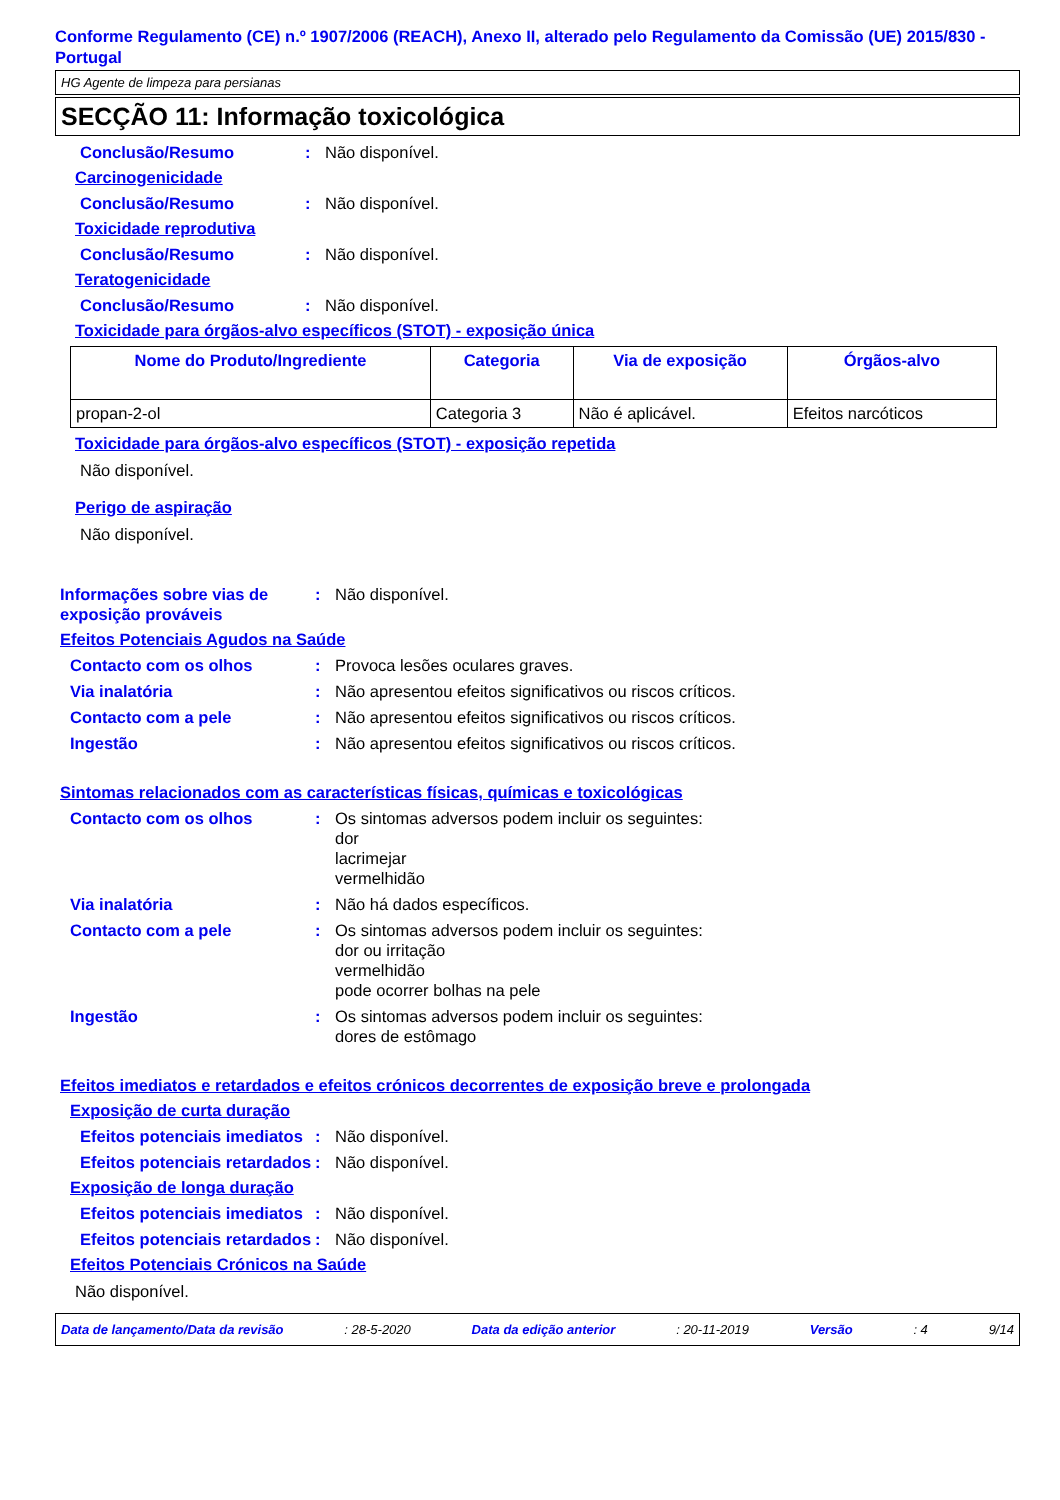Conforme Regulamento (CE) n.º 1907/2006 (REACH), Anexo II, alterado pelo Regulamento da Comissão (UE) 2015/830 - Portugal
HG Agente de limpeza para persianas
SECÇÃO 11: Informação toxicológica
Conclusão/Resumo: Não disponível.
Carcinogenicidade
Conclusão/Resumo: Não disponível.
Toxicidade reprodutiva
Conclusão/Resumo: Não disponível.
Teratogenicidade
Conclusão/Resumo: Não disponível.
Toxicidade para órgãos-alvo específicos (STOT) - exposição única
| Nome do Produto/Ingrediente | Categoria | Via de exposição | Órgãos-alvo |
| --- | --- | --- | --- |
| propan-2-ol | Categoria 3 | Não é aplicável. | Efeitos narcóticos |
Toxicidade para órgãos-alvo específicos (STOT) - exposição repetida
Não disponível.
Perigo de aspiração
Não disponível.
Informações sobre vias de exposição prováveis: Não disponível.
Efeitos Potenciais Agudos na Saúde
Contacto com os olhos: Provoca lesões oculares graves.
Via inalatória: Não apresentou efeitos significativos ou riscos críticos.
Contacto com a pele: Não apresentou efeitos significativos ou riscos críticos.
Ingestão: Não apresentou efeitos significativos ou riscos críticos.
Sintomas relacionados com as características físicas, químicas e toxicológicas
Contacto com os olhos: Os sintomas adversos podem incluir os seguintes:
dor
lacrimejar
vermelhidão
Via inalatória: Não há dados específicos.
Contacto com a pele: Os sintomas adversos podem incluir os seguintes:
dor ou irritação
vermelhidão
pode ocorrer bolhas na pele
Ingestão: Os sintomas adversos podem incluir os seguintes:
dores de estômago
Efeitos imediatos e retardados e efeitos crónicos decorrentes de exposição breve e prolongada
Exposição de curta duração
Efeitos potenciais imediatos: Não disponível.
Efeitos potenciais retardados: Não disponível.
Exposição de longa duração
Efeitos potenciais imediatos: Não disponível.
Efeitos potenciais retardados: Não disponível.
Efeitos Potenciais Crónicos na Saúde
Não disponível.
Data de lançamento/Data da revisão: 28-5-2020 Data da edição anterior: 20-11-2019 Versão: 4 9/14